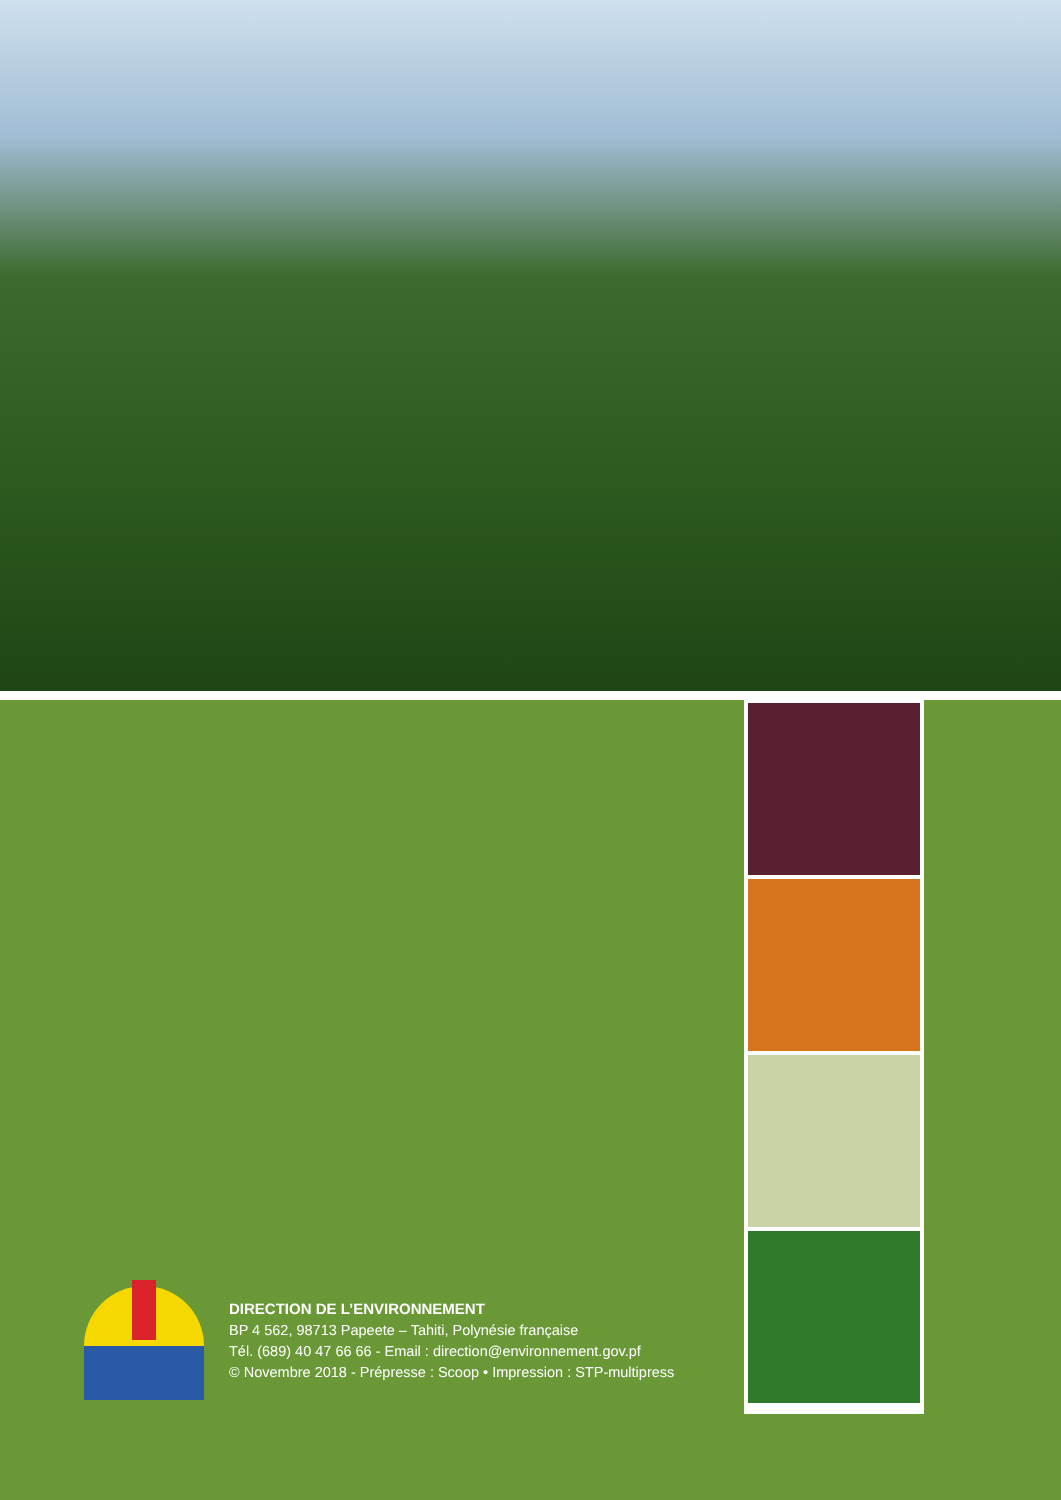DIRECTION DE L’ENVIRONNEMENT
BP 4 562, 98713 Papeete – Tahiti, Polynésie française
Tél. (689) 40 47 66 66 - Email : direction@environnement.gov.pf
© Novembre 2018 - Prépresse : Scoop • Impression : STP-multipress